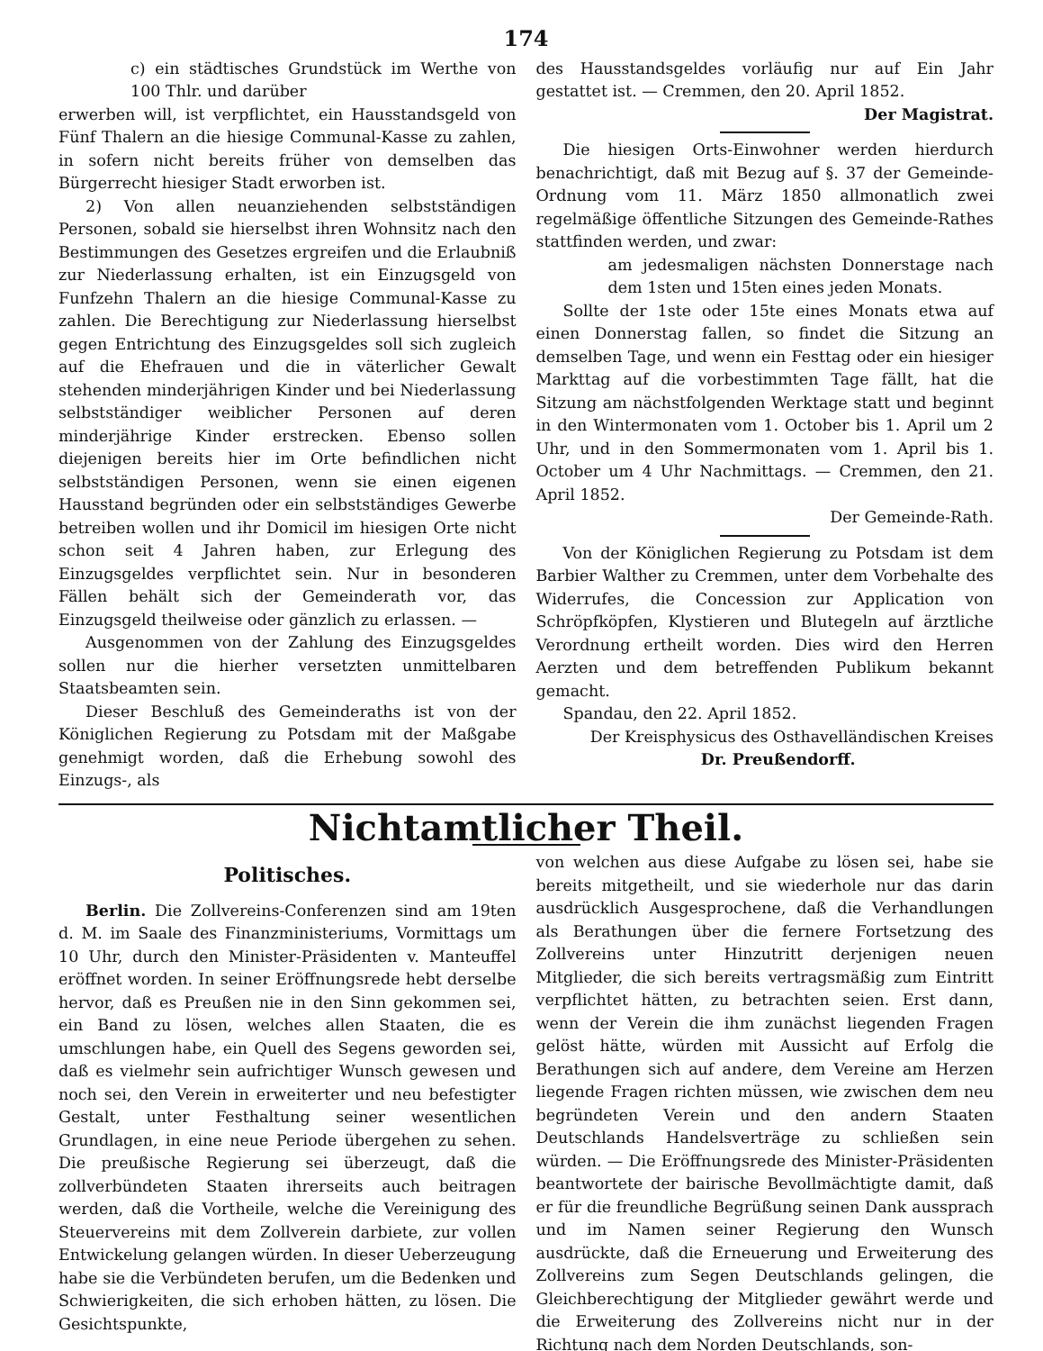174
c) ein städtisches Grundstück im Werthe von 100 Thlr. und darüber
erwerben will, ist verpflichtet, ein Hausstandsgeld von Fünf Thalern an die hiesige Communal-Kasse zu zahlen, in sofern nicht bereits früher von demselben das Bürgerrecht hiesiger Stadt erworben ist.
2) Von allen neuanziehenden selbstständigen Personen, sobald sie hierselbst ihren Wohnsitz nach den Bestimmungen des Gesetzes ergreifen und die Erlaubniß zur Niederlassung erhalten, ist ein Einzugsgeld von Funfzehn Thalern an die hiesige Communal-Kasse zu zahlen. Die Berechtigung zur Niederlassung hierselbst gegen Entrichtung des Einzugsgeldes soll sich zugleich auf die Ehefrauen und die in väterlicher Gewalt stehenden minderjährigen Kinder und bei Niederlassung selbstständiger weiblicher Personen auf deren minderjährige Kinder erstrecken. Ebenso sollen diejenigen bereits hier im Orte befindlichen nicht selbstständigen Personen, wenn sie einen eigenen Hausstand begründen oder ein selbstständiges Gewerbe betreiben wollen und ihr Domicil im hiesigen Orte nicht schon seit 4 Jahren haben, zur Erlegung des Einzugsgeldes verpflichtet sein. Nur in besonderen Fällen behält sich der Gemeinderath vor, das Einzugsgeld theilweise oder gänzlich zu erlassen. —
Ausgenommen von der Zahlung des Einzugsgeldes sollen nur die hierher versetzten unmittelbaren Staatsbeamten sein.
Dieser Beschluß des Gemeinderaths ist von der Königlichen Regierung zu Potsdam mit der Maßgabe genehmigt worden, daß die Erhebung sowohl des Einzugs-, als
des Hausstandsgeldes vorläufig nur auf Ein Jahr gestattet ist. — Cremmen, den 20. April 1852.
Der Magistrat.
Die hiesigen Orts-Einwohner werden hierdurch benachrichtigt, daß mit Bezug auf §. 37 der Gemeinde-Ordnung vom 11. März 1850 allmonatlich zwei regelmäßige öffentliche Sitzungen des Gemeinde-Rathes stattfinden werden, und zwar:
am jedesmaligen nächsten Donnerstage nach dem 1sten und 15ten eines jeden Monats.
Sollte der 1ste oder 15te eines Monats etwa auf einen Donnerstag fallen, so findet die Sitzung an demselben Tage, und wenn ein Festtag oder ein hiesiger Markttag auf die vorbestimmten Tage fällt, hat die Sitzung am nächstfolgenden Werktage statt und beginnt in den Wintermonaten vom 1. October bis 1. April um 2 Uhr, und in den Sommermonaten vom 1. April bis 1. October um 4 Uhr Nachmittags. — Cremmen, den 21. April 1852.
Der Gemeinde-Rath.
Von der Königlichen Regierung zu Potsdam ist dem Barbier Walther zu Cremmen, unter dem Vorbehalte des Widerrufes, die Concession zur Application von Schröpfköpfen, Klystieren und Blutegeln auf ärztliche Verordnung ertheilt worden. Dies wird den Herren Aerzten und dem betreffenden Publikum bekannt gemacht.
Spandau, den 22. April 1852.
Der Kreisphysicus des Osthavelländischen Kreises
Dr. Preußendorff.
Nichtamtlicher Theil.
Politisches.
Berlin. Die Zollvereins-Conferenzen sind am 19ten d. M. im Saale des Finanzministeriums, Vormittags um 10 Uhr, durch den Minister-Präsidenten v. Manteuffel eröffnet worden. In seiner Eröffnungsrede hebt derselbe hervor, daß es Preußen nie in den Sinn gekommen sei, ein Band zu lösen, welches allen Staaten, die es umschlungen habe, ein Quell des Segens geworden sei, daß es vielmehr sein aufrichtiger Wunsch gewesen und noch sei, den Verein in erweiterter und neu befestigter Gestalt, unter Festhaltung seiner wesentlichen Grundlagen, in eine neue Periode übergehen zu sehen. Die preußische Regierung sei überzeugt, daß die zollverbündeten Staaten ihrerseits auch beitragen werden, daß die Vortheile, welche die Vereinigung des Steuervereins mit dem Zollverein darbiete, zur vollen Entwickelung gelangen würden. In dieser Ueberzeugung habe sie die Verbündeten berufen, um die Bedenken und Schwierigkeiten, die sich erhoben hätten, zu lösen. Die Gesichtspunkte,
von welchen aus diese Aufgabe zu lösen sei, habe sie bereits mitgetheilt, und sie wiederhole nur das darin ausdrücklich Ausgesprochene, daß die Verhandlungen als Berathungen über die fernere Fortsetzung des Zollvereins unter Hinzutritt derjenigen neuen Mitglieder, die sich bereits vertragsmäßig zum Eintritt verpflichtet hätten, zu betrachten seien. Erst dann, wenn der Verein die ihm zunächst liegenden Fragen gelöst hätte, würden mit Aussicht auf Erfolg die Berathungen sich auf andere, dem Vereine am Herzen liegende Fragen richten müssen, wie zwischen dem neu begründeten Verein und den andern Staaten Deutschlands Handelsverträge zu schließen sein würden. — Die Eröffnungsrede des Minister-Präsidenten beantwortete der bairische Bevollmächtigte damit, daß er für die freundliche Begrüßung seinen Dank aussprach und im Namen seiner Regierung den Wunsch ausdrückte, daß die Erneuerung und Erweiterung des Zollvereins zum Segen Deutschlands gelingen, die Gleichberechtigung der Mitglieder gewährt werde und die Erweiterung des Zollvereins nicht nur in der Richtung nach dem Norden Deutschlands, son-